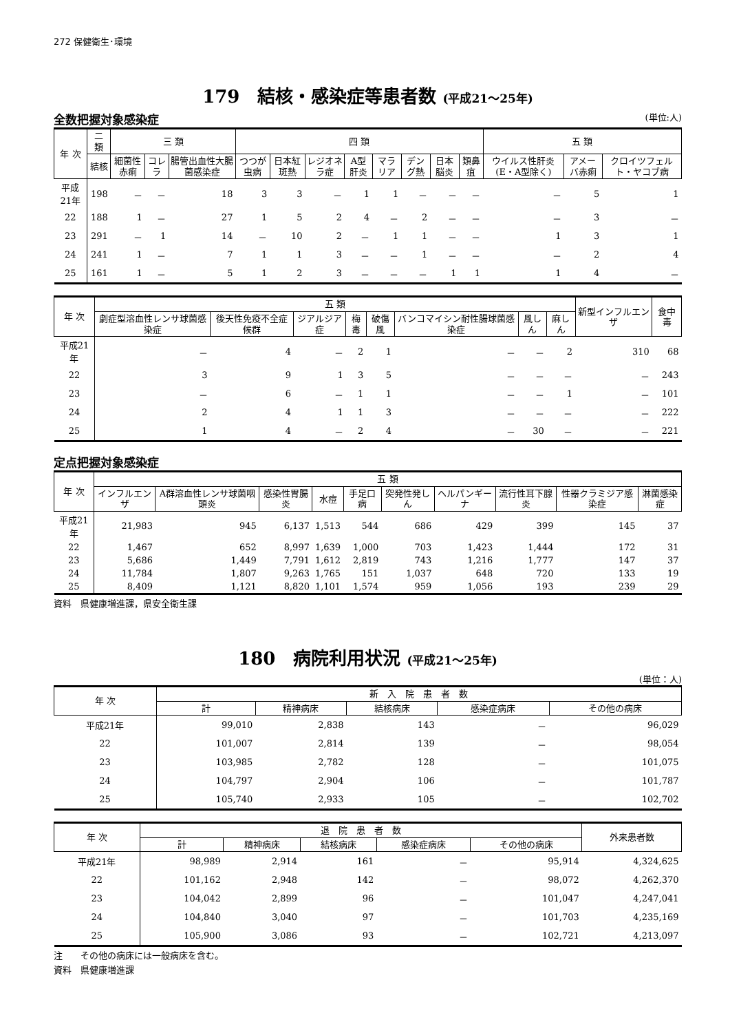272 保健衛生･環境
179　結核・感染症等患者数 (平成21～25年)
全数把握対象感染症 (単位:人)
| 年 次 | 二 類 | 三 類 | | | 四 類 | | | | | | | | 五 類 | | |
| --- | --- | --- | --- | --- | --- | --- | --- | --- | --- | --- | --- | --- | --- | --- | --- |
| | 結核 | 細菌性赤痢 | コレラ | 腸管出血性大腸菌感染症 | つつが虫病 | 日本紅斑熱 | レジオネラ症 | A型肝炎 | マラリア | デング熱 | 日本脳炎 | 類鼻疽 | ウイルス性肝炎(E・A型除く) | アメーバ赤痢 | クロイツフェルト・ヤコブ病 |
| 平成21年 | 198 | － | － | 18 | 3 | 3 | － | 1 | 1 | － | － | － | － | 5 | 1 |
| 22 | 188 | 1 | － | 27 | 1 | 5 | 2 | 4 | － | 2 | － | － | － | 3 | － |
| 23 | 291 | － | 1 | 14 | － | 10 | 2 | － | 1 | 1 | － | － | 1 | 3 | 1 |
| 24 | 241 | 1 | － | 7 | 1 | 1 | 3 | － | － | 1 | － | － | － | 2 | 4 |
| 25 | 161 | 1 | － | 5 | 1 | 2 | 3 | － | － | － | 1 | 1 | 1 | 4 | － |
| 年 次 | 五 類 | | | | | | | | 新型インフルエンザ | 食中毒 |
| --- | --- | --- | --- | --- | --- | --- | --- | --- | --- | --- |
| | 劇症型溶血性レンサ球菌感染症 | 後天性免疫不全症候群 | ジアルジア症 | 梅毒 | 破傷風 | バンコマイシン耐性腸球菌感染症 | 風しん | 麻しん | | |
| 平成21年 | － | 4 | － | 2 | 1 | － | － | 2 | 310 | 68 |
| 22 | 3 | 9 | 1 | 3 | 5 | － | － | － | － | 243 |
| 23 | － | 6 | － | 1 | 1 | － | － | 1 | － | 101 |
| 24 | 2 | 4 | 1 | 1 | 3 | － | － | － | － | 222 |
| 25 | 1 | 4 | － | 2 | 4 | － | 30 | － | － | 221 |
定点把握対象感染症
| 年 次 | 五 類 | | | | | | | | | |
| --- | --- | --- | --- | --- | --- | --- | --- | --- | --- | --- |
| | インフルエンザ | A群溶血性レンサ球菌咽頭炎 | 感染性胃腸炎 | 水痘 | 手足口病 | 突発性発しん | ヘルパンギーナ | 流行性耳下腺炎 | 性器クラミジア感染症 | 淋菌感染症 |
| 平成21年 | 21,983 | 945 | 6,137 | 1,513 | 544 | 686 | 429 | 399 | 145 | 37 |
| 22 | 1,467 | 652 | 8,997 | 1,639 | 1,000 | 703 | 1,423 | 1,444 | 172 | 31 |
| 23 | 5,686 | 1,449 | 7,791 | 1,612 | 2,819 | 743 | 1,216 | 1,777 | 147 | 37 |
| 24 | 11,784 | 1,807 | 9,263 | 1,765 | 151 | 1,037 | 648 | 720 | 133 | 19 |
| 25 | 8,409 | 1,121 | 8,820 | 1,101 | 1,574 | 959 | 1,056 | 193 | 239 | 29 |
資料　県健康増進課，県安全衛生課
180　病院利用状況 (平成21～25年)
(単位：人)
| 年 次 | 新 入 院 患 者 数 | | | | |
| --- | --- | --- | --- | --- | --- |
| | 計 | 精神病床 | 結核病床 | 感染症病床 | その他の病床 |
| 平成21年 | 99,010 | 2,838 | 143 | － | 96,029 |
| 22 | 101,007 | 2,814 | 139 | － | 98,054 |
| 23 | 103,985 | 2,782 | 128 | － | 101,075 |
| 24 | 104,797 | 2,904 | 106 | － | 101,787 |
| 25 | 105,740 | 2,933 | 105 | － | 102,702 |
| 年 次 | 退 院 患 者 数 | | | | | 外来患者数 |
| --- | --- | --- | --- | --- | --- | --- |
| | 計 | 精神病床 | 結核病床 | 感染症病床 | その他の病床 | |
| 平成21年 | 98,989 | 2,914 | 161 | － | 95,914 | 4,324,625 |
| 22 | 101,162 | 2,948 | 142 | － | 98,072 | 4,262,370 |
| 23 | 104,042 | 2,899 | 96 | － | 101,047 | 4,247,041 |
| 24 | 104,840 | 3,040 | 97 | － | 101,703 | 4,235,169 |
| 25 | 105,900 | 3,086 | 93 | － | 102,721 | 4,213,097 |
注　　その他の病床には一般病床を含む。
資料　県健康増進課